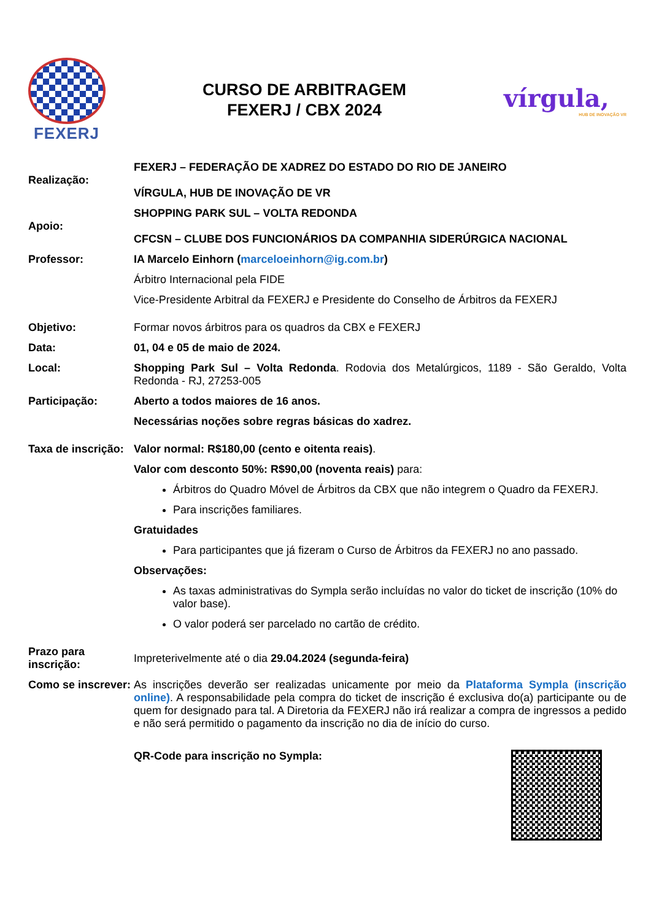FEXERJ
CURSO DE ARBITRAGEM
FEXERJ / CBX 2024
vírgula,
HUB DE INOVAÇÃO VR
| Realização: | FEXERJ – FEDERAÇÃO DE XADREZ DO ESTADO DO RIO DE JANEIRO VÍRGULA, HUB DE INOVAÇÃO DE VR |
| Apoio: | SHOPPING PARK SUL – VOLTA REDONDA CFCSN – CLUBE DOS FUNCIONÁRIOS DA COMPANHIA SIDERÚRGICA NACIONAL |
| Professor: | IA Marcelo Einhorn ( marceloeinhorn@ig.com.br ) Árbitro Internacional pela FIDE Vice-Presidente Arbitral da FEXERJ e Presidente do Conselho de Árbitros da FEXERJ |
| Objetivo: | Formar novos árbitros para os quadros da CBX e FEXERJ |
| Data: | 01, 04 e 05 de maio de 2024. |
| Local: | Shopping Park Sul – Volta Redonda . Rodovia dos Metalúrgicos, 1189 - São Geraldo, Volta Redonda - RJ, 27253-005 |
| Participação: | Aberto a todos maiores de 16 anos. Necessárias noções sobre regras básicas do xadrez. |
| Taxa de inscrição: | Valor normal: R$180,00 (cento e oitenta reais) . Valor com desconto 50%: R$90,00 (noventa reais) para: Árbitros do Quadro Móvel de Árbitros da CBX que não integrem o Quadro da FEXERJ. Para inscrições familiares. Gratuidades Para participantes que já fizeram o Curso de Árbitros da FEXERJ no ano passado. Observações: As taxas administrativas do Sympla serão incluídas no valor do ticket de inscrição (10% do valor base). O valor poderá ser parcelado no cartão de crédito. |
| Prazo para inscrição: | Impreterivelmente até o dia 29.04.2024 (segunda-feira) |
| Como se inscrever: | As inscrições deverão ser realizadas unicamente por meio da Plataforma Sympla (inscrição online) . A responsabilidade pela compra do ticket de inscrição é exclusiva do(a) participante ou de quem for designado para tal. A Diretoria da FEXERJ não irá realizar a compra de ingressos a pedido e não será permitido o pagamento da inscrição no dia de início do curso. |
| | QR-Code para inscrição no Sympla: |